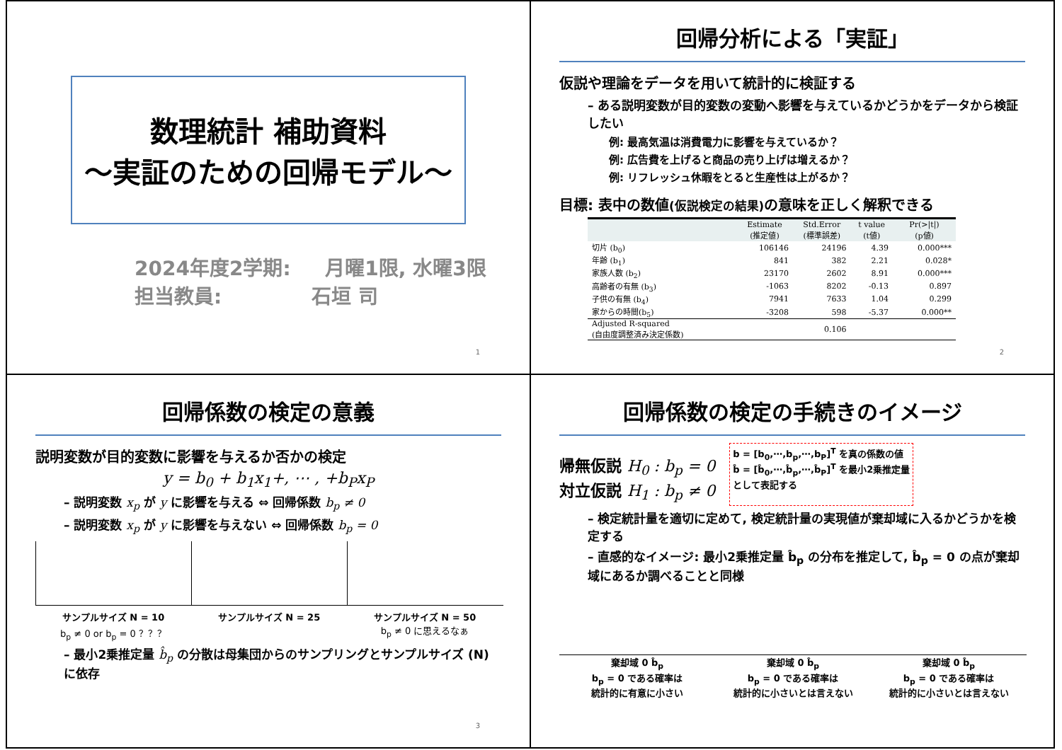数理統計 補助資料
～実証のための回帰モデル～
2024年度2学期: 月曜1限, 水曜3限
担当教員: 石垣 司
1
回帰分析による「実証」
仮説や理論をデータを用いて統計的に検証する
– ある説明変数が目的変数の変動へ影響を与えているかどうかをデータから検証したい
例: 最高気温は消費電力に影響を与えているか？
例: 広告費を上げると商品の売り上げは増えるか？
例: リフレッシュ休暇をとると生産性は上がるか？
目標: 表中の数値(仮説検定の結果) の意味を正しく解釈できる
| | Estimate (推定値) | Std.Error (標準誤差) | t value (t値) | Pr(>/t/) (p値) |
| --- | --- | --- | --- | --- |
| 切片 (b<sub>0</sub>) | 106146 | 24196 | 4.39 | 0.000*** |
| 年齢 (b<sub>1</sub>) | 841 | 382 | 2.21 | 0.028* |
| 家族人数 (b<sub>2</sub>) | 23170 | 2602 | 8.91 | 0.000*** |
| 高齢者の有無 (b<sub>3</sub>) | -1063 | 8202 | -0.13 | 0.897 |
| 子供の有無 (b<sub>4</sub>) | 7941 | 7633 | 1.04 | 0.299 |
| 家からの時間(b<sub>5</sub>) | -3208 | 598 | -5.37 | 0.000** |
| Adjusted R-squared (自由度調整済み決定係数) | 0.106 | | | |
2
回帰係数の検定の意義
説明変数が目的変数に影響を与えるか否かの検定
y = b<sub>0</sub> + b<sub>1</sub>x<sub>1</sub>+, ⋯ , +b<sub>P</sub>x<sub>P</sub>
– 説明変数 x<sub>p</sub> が y に影響を与える ⇔ 回帰係数 b<sub>p</sub> ≠ 0
– 説明変数 x<sub>p</sub> が y に影響を与えない ⇔ 回帰係数 b<sub>p</sub> = 0
サンプルサイズ N = 10
b<sub>p</sub> ≠ 0 or b<sub>p</sub> = 0 ？？？
サンプルサイズ N = 25 サンプルサイズ N = 50
b<sub>p</sub> ≠ 0 に思えるなぁ
– 最小2乗推定量 b̂<sub>p</sub> の分散は母集団からのサンプリングとサンプルサイズ (N) に依存
3
回帰係数の検定の手続きのイメージ
帰無仮説 H<sub>0</sub> : b<sub>p</sub> = 0
対立仮説 H<sub>1</sub> : b<sub>p</sub> ≠ 0
b = [b<sub>0</sub>,⋯,b<sub>p</sub>,⋯,b<sub>P</sub>]<sup>T</sup> を真の係数の値
b̂ = [b̂<sub>0</sub>,⋯,b̂<sub>p</sub>,⋯,b̂<sub>P</sub>]<sup>T</sup> を最小2乗推定量
として表記する
– 検定統計量を適切に定めて, 検定統計量の実現値が棄却域に入るかどうかを検定する
– 直感的なイメージ: 最小2乗推定量 b̂<sub>p</sub> の分布を推定して, b̂<sub>p</sub> = 0 の点が棄却域にあるか調べることと同様
棄却域 0 b̂<sub>p</sub>
b<sub>p</sub> = 0 である確率は
統計的に有意に小さい
棄却域 0 b̂<sub>p</sub>
b<sub>p</sub> = 0 である確率は
統計的に小さいとは言えない
棄却域 0 b̂<sub>p</sub>
b<sub>p</sub> = 0 である確率は
統計的に小さいとは言えない